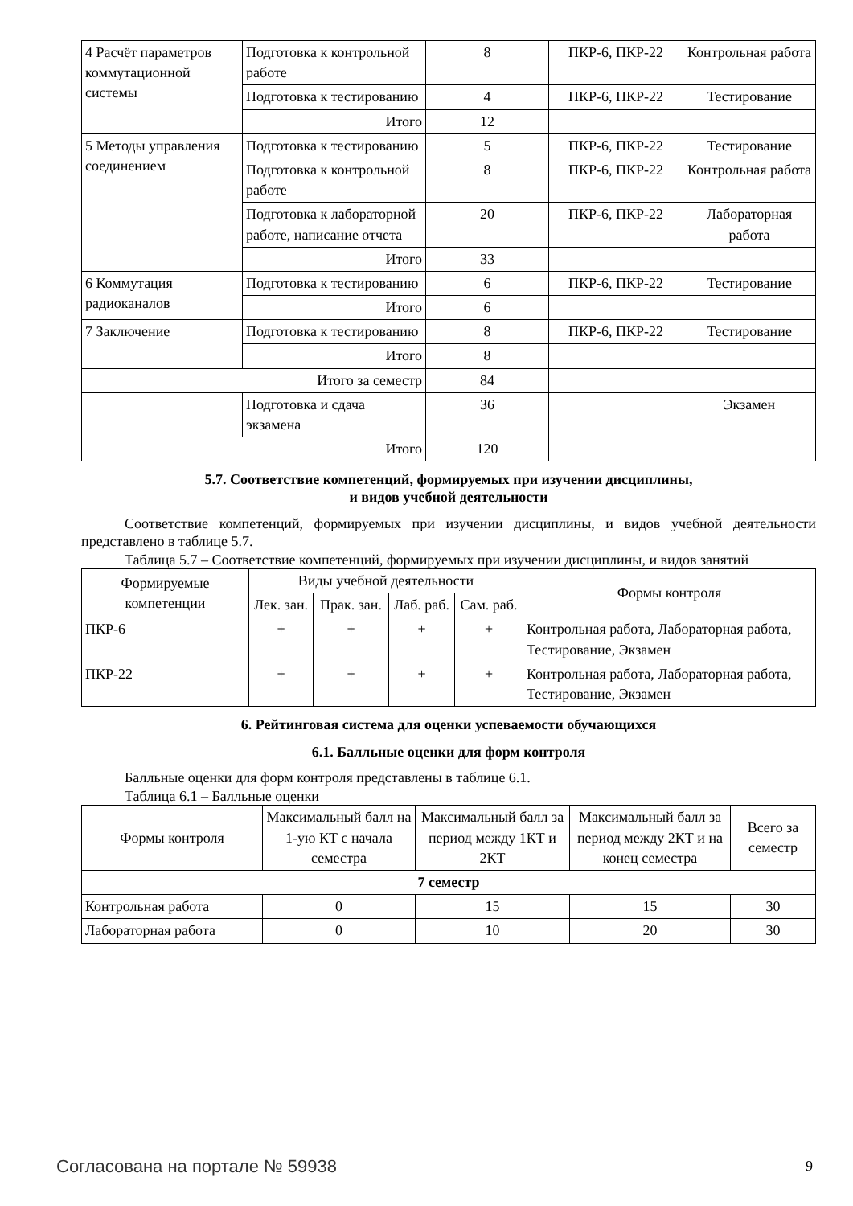| 4 Расчёт параметров коммутационной системы | Подготовка к контрольной работе | 8 | ПКР-6, ПКР-22 | Контрольная работа |
| | Подготовка к тестированию | 4 | ПКР-6, ПКР-22 | Тестирование |
| | Итого | 12 | | |
| 5 Методы управления соединением | Подготовка к тестированию | 5 | ПКР-6, ПКР-22 | Тестирование |
| | Подготовка к контрольной работе | 8 | ПКР-6, ПКР-22 | Контрольная работа |
| | Подготовка к лабораторной работе, написание отчета | 20 | ПКР-6, ПКР-22 | Лабораторная работа |
| | Итого | 33 | | |
| 6 Коммутация радиоканалов | Подготовка к тестированию | 6 | ПКР-6, ПКР-22 | Тестирование |
| | Итого | 6 | | |
| 7 Заключение | Подготовка к тестированию | 8 | ПКР-6, ПКР-22 | Тестирование |
| | Итого | 8 | | |
| Итого за семестр | | 84 | | |
| | Подготовка и сдача экзамена | 36 | | Экзамен |
| Итого | | 120 | | |
5.7. Соответствие компетенций, формируемых при изучении дисциплины,
и видов учебной деятельности
Соответствие компетенций, формируемых при изучении дисциплины, и видов учебной деятельности представлено в таблице 5.7.
Таблица 5.7 – Соответствие компетенций, формируемых при изучении дисциплины, и видов занятий
| Формируемые компетенции | Виды учебной деятельности | | | | Формы контроля |
| --- | --- | --- | --- | --- | --- |
| | Лек. зан. | Прак. зан. | Лаб. раб. | Сам. раб. | |
| ПКР-6 | + | + | + | + | Контрольная работа, Лабораторная работа, Тестирование, Экзамен |
| ПКР-22 | + | + | + | + | Контрольная работа, Лабораторная работа, Тестирование, Экзамен |
6. Рейтинговая система для оценки успеваемости обучающихся
6.1. Балльные оценки для форм контроля
Балльные оценки для форм контроля представлены в таблице 6.1.
Таблица 6.1 – Балльные оценки
| Формы контроля | Максимальный балл на 1-ую КТ с начала семестра | Максимальный балл за период между 1КТ и 2КТ | Максимальный балл за период между 2КТ и на конец семестра | Всего за семестр |
| --- | --- | --- | --- | --- |
| 7 семестр | | | | |
| Контрольная работа | 0 | 15 | 15 | 30 |
| Лабораторная работа | 0 | 10 | 20 | 30 |
Согласована на портале № 59938 9